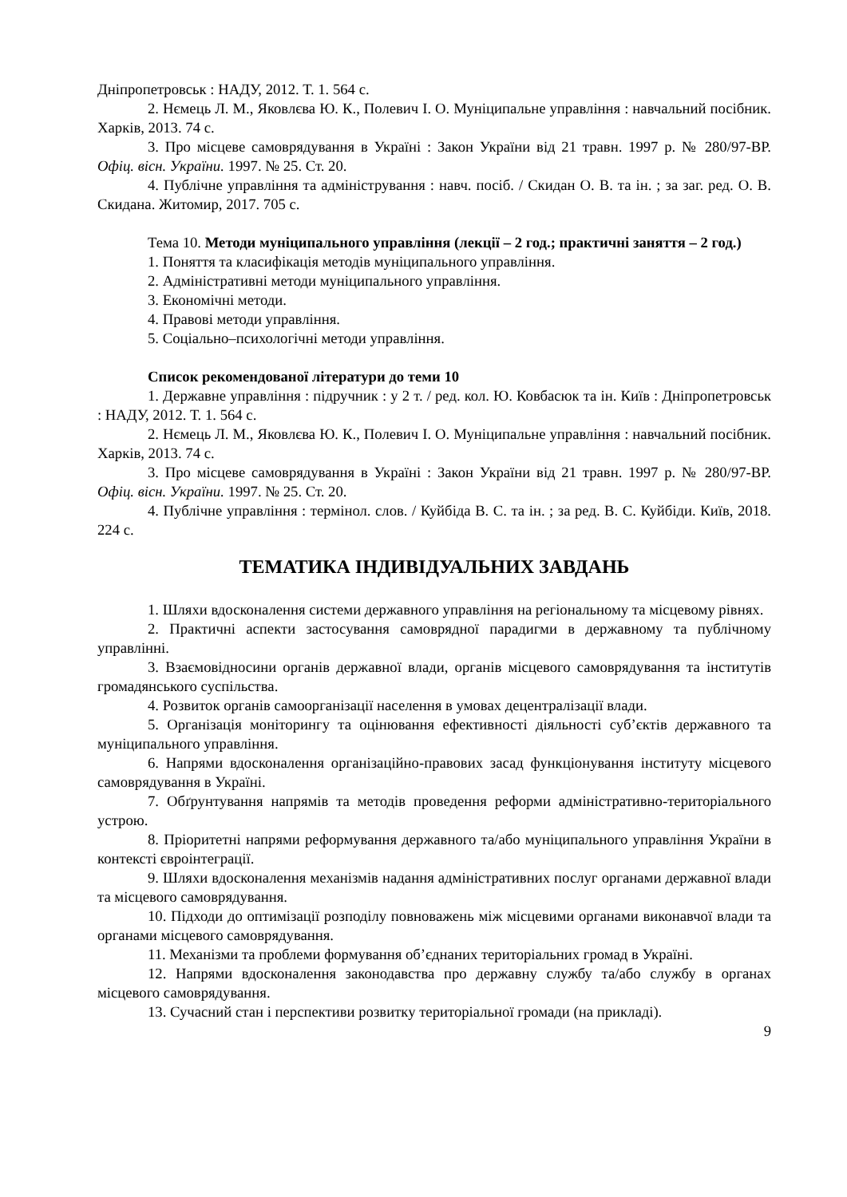Дніпропетровськ : НАДУ, 2012. Т. 1. 564 с.
2. Нємець Л. М., Яковлєва Ю. К., Полевич І. О. Муніципальне управління : навчальний посібник. Харків, 2013. 74 с.
3. Про місцеве самоврядування в Україні : Закон України від 21 травн. 1997 р. № 280/97-ВР. Офіц. вісн. України. 1997. № 25. Ст. 20.
4. Публічне управління та адміністрування : навч. посіб. / Скидан О. В. та ін. ; за заг. ред. О. В. Скидана. Житомир, 2017. 705 с.
Тема 10. Методи муніципального управління (лекції – 2 год.; практичні заняття – 2 год.)
1. Поняття та класифікація методів муніципального управління.
2. Адміністративні методи муніципального управління.
3. Економічні методи.
4. Правові методи управління.
5. Соціально–психологічні методи управління.
Список рекомендованої літератури до теми 10
1. Державне управління : підручник : у 2 т. / ред. кол. Ю. Ковбасюк та ін. Київ : Дніпропетровськ : НАДУ, 2012. Т. 1. 564 с.
2. Нємець Л. М., Яковлєва Ю. К., Полевич І. О. Муніципальне управління : навчальний посібник. Харків, 2013. 74 с.
3. Про місцеве самоврядування в Україні : Закон України від 21 травн. 1997 р. № 280/97-ВР. Офіц. вісн. України. 1997. № 25. Ст. 20.
4. Публічне управління : термінол. слов. / Куйбіда В. С. та ін. ; за ред. В. С. Куйбіди. Київ, 2018. 224 с.
ТЕМАТИКА ІНДИВІДУАЛЬНИХ ЗАВДАНЬ
1. Шляхи вдосконалення системи державного управління на регіональному та місцевому рівнях.
2. Практичні аспекти застосування самоврядної парадигми в державному та публічному управлінні.
3. Взаємовідносини органів державної влади, органів місцевого самоврядування та інститутів громадянського суспільства.
4. Розвиток органів самоорганізації населення в умовах децентралізації влади.
5. Організація моніторингу та оцінювання ефективності діяльності суб’єктів державного та муніципального управління.
6. Напрями вдосконалення організаційно-правових засад функціонування інституту місцевого самоврядування в Україні.
7. Обґрунтування напрямів та методів проведення реформи адміністративно-територіального устрою.
8. Пріоритетні напрями реформування державного та/або муніципального управління України в контексті євроінтеграції.
9. Шляхи вдосконалення механізмів надання адміністративних послуг органами державної влади та місцевого самоврядування.
10. Підходи до оптимізації розподілу повноважень між місцевими органами виконавчої влади та органами місцевого самоврядування.
11. Механізми та проблеми формування об’єднаних територіальних громад в Україні.
12. Напрями вдосконалення законодавства про державну службу та/або службу в органах місцевого самоврядування.
13. Сучасний стан і перспективи розвитку територіальної громади (на прикладі).
9